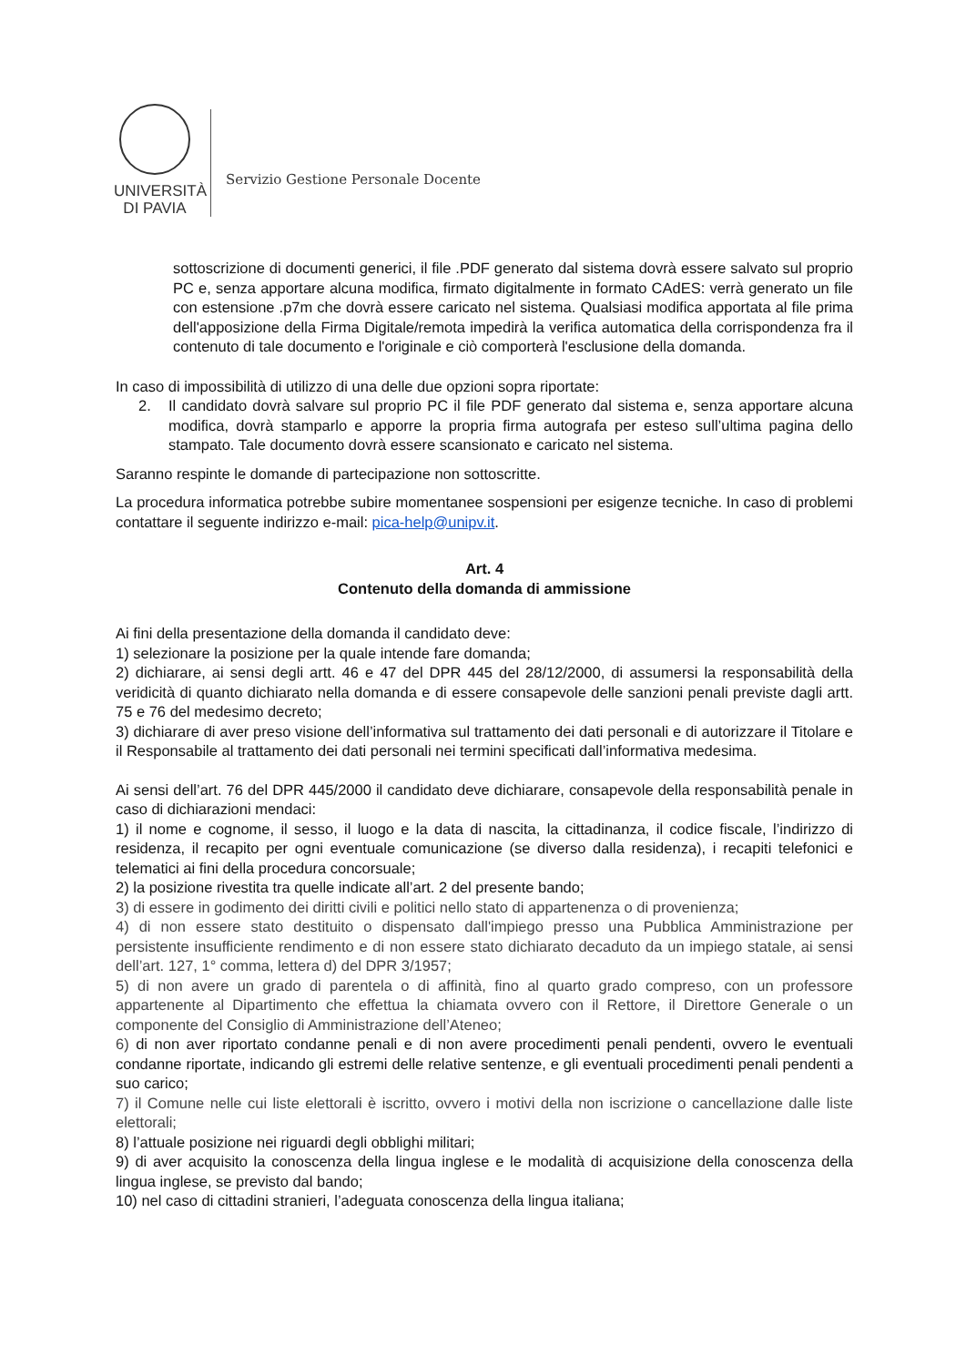UNIVERSITÀ
DI PAVIA
Servizio Gestione Personale Docente
sottoscrizione di documenti generici, il file .PDF generato dal sistema dovrà essere salvato sul proprio PC e, senza apportare alcuna modifica, firmato digitalmente in formato CAdES: verrà generato un file con estensione .p7m che dovrà essere caricato nel sistema. Qualsiasi modifica apportata al file prima dell'apposizione della Firma Digitale/remota impedirà la verifica automatica della corrispondenza fra il contenuto di tale documento e l'originale e ciò comporterà l'esclusione della domanda.
In caso di impossibilità di utilizzo di una delle due opzioni sopra riportate:
2. Il candidato dovrà salvare sul proprio PC il file PDF generato dal sistema e, senza apportare alcuna modifica, dovrà stamparlo e apporre la propria firma autografa per esteso sull’ultima pagina dello stampato. Tale documento dovrà essere scansionato e caricato nel sistema.
Saranno respinte le domande di partecipazione non sottoscritte.
La procedura informatica potrebbe subire momentanee sospensioni per esigenze tecniche. In caso di problemi contattare il seguente indirizzo e-mail: pica-help@unipv.it.
Art. 4
Contenuto della domanda di ammissione
Ai fini della presentazione della domanda il candidato deve:
1) selezionare la posizione per la quale intende fare domanda;
2) dichiarare, ai sensi degli artt. 46 e 47 del DPR 445 del 28/12/2000, di assumersi la responsabilità della veridicità di quanto dichiarato nella domanda e di essere consapevole delle sanzioni penali previste dagli artt. 75 e 76 del medesimo decreto;
3) dichiarare di aver preso visione dell’informativa sul trattamento dei dati personali e di autorizzare il Titolare e il Responsabile al trattamento dei dati personali nei termini specificati dall’informativa medesima.
Ai sensi dell’art. 76 del DPR 445/2000 il candidato deve dichiarare, consapevole della responsabilità penale in caso di dichiarazioni mendaci:
1) il nome e cognome, il sesso, il luogo e la data di nascita, la cittadinanza, il codice fiscale, l’indirizzo di residenza, il recapito per ogni eventuale comunicazione (se diverso dalla residenza), i recapiti telefonici e telematici ai fini della procedura concorsuale;
2) la posizione rivestita tra quelle indicate all’art. 2 del presente bando;
3) di essere in godimento dei diritti civili e politici nello stato di appartenenza o di provenienza;
4) di non essere stato destituito o dispensato dall'impiego presso una Pubblica Amministrazione per persistente insufficiente rendimento e di non essere stato dichiarato decaduto da un impiego statale, ai sensi dell’art. 127, 1° comma, lettera d) del DPR 3/1957;
5) di non avere un grado di parentela o di affinità, fino al quarto grado compreso, con un professore appartenente al Dipartimento che effettua la chiamata ovvero con il Rettore, il Direttore Generale o un componente del Consiglio di Amministrazione dell’Ateneo;
6) di non aver riportato condanne penali e di non avere procedimenti penali pendenti, ovvero le eventuali condanne riportate, indicando gli estremi delle relative sentenze, e gli eventuali procedimenti penali pendenti a suo carico;
7) il Comune nelle cui liste elettorali è iscritto, ovvero i motivi della non iscrizione o cancellazione dalle liste elettorali;
8) l’attuale posizione nei riguardi degli obblighi militari;
9) di aver acquisito la conoscenza della lingua inglese e le modalità di acquisizione della conoscenza della lingua inglese, se previsto dal bando;
10) nel caso di cittadini stranieri, l’adeguata conoscenza della lingua italiana;